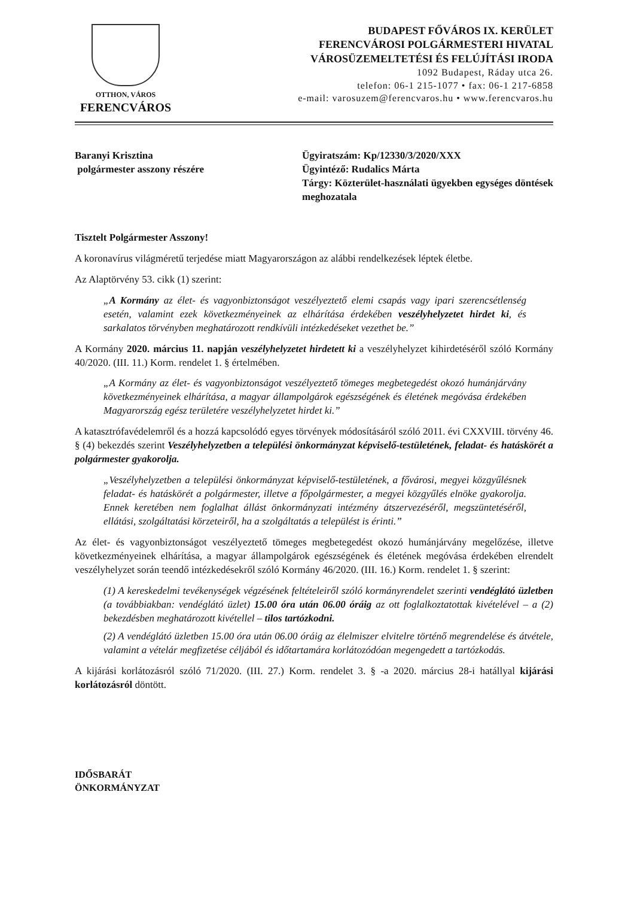OTTHON, VÁROS
FERENCVÁROS
BUDAPEST FŐVÁROS IX. KERÜLET
FERENCVÁROSI POLGÁRMESTERI HIVATAL
VÁROSÜZEMELTETÉSI ÉS FELÚJÍTÁSI IRODA
1092 Budapest, Ráday utca 26.
telefon: 06-1 215-1077 • fax: 06-1 217-6858
e-mail: varosuzem@ferencvaros.hu • www.ferencvaros.hu
Baranyi Krisztina
polgármester asszony részére
Ügyiratszám: Kp/12330/3/2020/XXX
Ügyintéző: Rudalics Márta
Tárgy: Közterület-használati ügyekben egységes döntések meghozatala
Tisztelt Polgármester Asszony!
A koronavírus világméretű terjedése miatt Magyarországon az alábbi rendelkezések léptek életbe.
Az Alaptörvény 53. cikk (1) szerint:
„A Kormány az élet- és vagyonbiztonságot veszélyeztető elemi csapás vagy ipari szerencsétlenség esetén, valamint ezek következményeinek az elhárítása érdekében veszélyhelyzetet hirdet ki, és sarkalatos törvényben meghatározott rendkívüli intézkedéseket vezethet be.”
A Kormány 2020. március 11. napján veszélyhelyzetet hirdetett ki a veszélyhelyzet kihirdetéséről szóló Kormány 40/2020. (III. 11.) Korm. rendelet 1. § értelmében.
„A Kormány az élet- és vagyonbiztonságot veszélyeztető tömeges megbetegedést okozó humánjárvány következményeinek elhárítása, a magyar állampolgárok egészségének és életének megóvása érdekében Magyarország egész területére veszélyhelyzetet hirdet ki.”
A katasztrófavédelemről és a hozzá kapcsolódó egyes törvények módosításáról szóló 2011. évi CXXVIII. törvény 46. § (4) bekezdés szerint Veszélyhelyzetben a települési önkormányzat képviselő-testületének, feladat- és hatáskörét a polgármester gyakorolja.
„Veszélyhelyzetben a települési önkormányzat képviselő-testületének, a fővárosi, megyei közgyűlésnek feladat- és hatáskörét a polgármester, illetve a főpolgármester, a megyei közgyűlés elnöke gyakorolja. Ennek keretében nem foglalhat állást önkormányzati intézmény átszervezéséről, megszüntetéséről, ellátási, szolgáltatási körzeteiről, ha a szolgáltatás a települést is érinti.”
Az élet- és vagyonbiztonságot veszélyeztető tömeges megbetegedést okozó humánjárvány megelőzése, illetve következményeinek elhárítása, a magyar állampolgárok egészségének és életének megóvása érdekében elrendelt veszélyhelyzet során teendő intézkedésekről szóló Kormány 46/2020. (III. 16.) Korm. rendelet 1. § szerint:
(1) A kereskedelmi tevékenységek végzésének feltételeiről szóló kormányrendelet szerinti vendéglátó üzletben (a továbbiakban: vendéglátó üzlet) 15.00 óra után 06.00 óráig az ott foglalkoztatottak kivételével – a (2) bekezdésben meghatározott kivétellel – tilos tartózkodni.
(2) A vendéglátó üzletben 15.00 óra után 06.00 óráig az élelmiszer elvitelre történő megrendelése és átvétele, valamint a vételár megfizetése céljából és időtartamára korlátozódóan megengedett a tartózkodás.
A kijárási korlátozásról szóló 71/2020. (III. 27.) Korm. rendelet 3. § -a 2020. március 28-i hatállyal kijárási korlátozásról döntött.
IDŐSBARÁT
ÖNKORMÁNYZAT